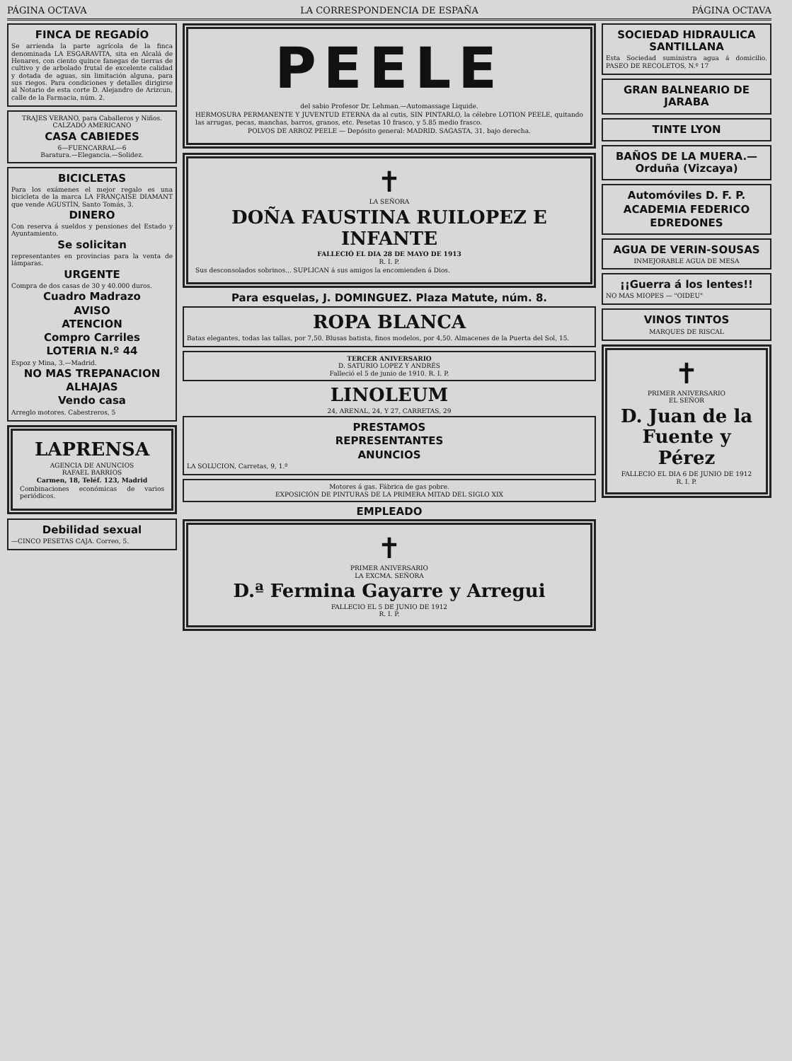PÁGINA OCTAVA LA CORRESPONDENCIA DE ESPAÑA PÁGINA OCTAVA
FINCA DE REGADÍO
Se arrienda la parte agrícola de la finca denominada LA ESGARAVITA, sita en Alcalá de Henares, con ciento quince fanegas de tierras de cultivo y de arbolado frutal de excelente calidad y dotada de aguas, sin limitación alguna, para sus riegos. Para condiciones y detalles dirigirse al Notario de esta corte D. Alejandro de Arizcun, calle de la Farmacia, núm. 2.
TRAJES VERANO, para Caballeros y Niños. CALZADO AMERICANO
CASA CABIEDES
6—FUENCARRAL—6
Baratura.—Elegancia.—Solidez.
BICICLETAS
Para los exámenes el mejor regalo es una bicicleta de la marca LA FRANÇAISE DIAMANT que vende AGUSTÍN, Santo Tomás, 3.
DINERO
Con reserva á sueldos y pensiones del Estado y Ayuntamiento.
Se solicitan
representantes en provincias para la venta de lámparas.
URGENTE
Compra de dos casas de 30 y 40.000 duros.
Cuadro Madrazo
AVISO
ATENCION
Compro Carriles
LOTERIA N.º 44
Espoz y Mina, 3.—Madrid.
NO MAS TREPANACION
ALHAJAS
Vendo casa
Arreglo motores. Cabestreros, 5
LAPRENSA
AGENCIA DE ANUNCIOS
RAFAEL BARRIOS
Carmen, 18, Teléf. 123, Madrid
Combinaciones económicas de varios periódicos.
Debilidad sexual
—CINCO PESETAS CAJA. Correo, 5.
PEELE
del sabio Profesor Dr. Lehman.—Automassage Liquide.
HERMOSURA PERMANENTE Y JUVENTUD ETERNA da al cutis, SIN PINTARLO, la célebre LOTION PEELE, quitando las arrugas, pecas, manchas, barros, granos, etc. Pesetas 10 frasco, y 5.85 medio frasco.
POLVOS DE ARROZ PEELE — Depósito general: MADRID. SAGASTA, 31, bajo derecha.
✝
LA SEÑORA
DOÑA FAUSTINA RUILOPEZ E INFANTE
FALLECIÓ EL DIA 28 DE MAYO DE 1913
R. I. P.
Sus desconsolados sobrinos... SUPLICAN á sus amigos la encomienden á Dios.
Para esquelas, J. DOMINGUEZ. Plaza Matute, núm. 8.
ROPA BLANCA
Batas elegantes, todas las tallas, por 7,50. Blusas batista, finos modelos, por 4,50. Almacenes de la Puerta del Sol, 15.
TERCER ANIVERSARIO
D. SATURIO LOPEZ Y ANDRÉS
Falleció el 5 de junio de 1910. R. I. P.
LINOLEUM
24, ARENAL, 24, Y 27, CARRETAS, 29
PRESTAMOS
REPRESENTANTES
ANUNCIOS
LA SOLUCION, Carretas, 9, 1.º
Motores á gas. Fábrica de gas pobre.
EXPOSICIÓN DE PINTURAS DE LA PRIMERA MITAD DEL SIGLO XIX
EMPLEADO
✝
PRIMER ANIVERSARIO
LA EXCMA. SEÑORA
D.ª Fermina Gayarre y Arregui
FALLECIO EL 5 DE JUNIO DE 1912
R. I. P.
SOCIEDAD HIDRAULICA SANTILLANA
Esta Sociedad suministra agua á domicilio. PASEO DE RECOLETOS, N.º 17
GRAN BALNEARIO DE JARABA
TINTE LYON
BAÑOS DE LA MUERA.—Orduña (Vizcaya)
Automóviles D. F. P.
ACADEMIA FEDERICO
EDREDONES
AGUA DE VERIN-SOUSAS
INMEJORABLE AGUA DE MESA
¡¡Guerra á los lentes!!
NO MAS MIOPES — "OIDEU"
VINOS TINTOS
MARQUES DE RISCAL
✝
PRIMER ANIVERSARIO
EL SEÑOR
D. Juan de la Fuente y Pérez
FALLECIO EL DIA 6 DE JUNIO DE 1912
R. I. P.